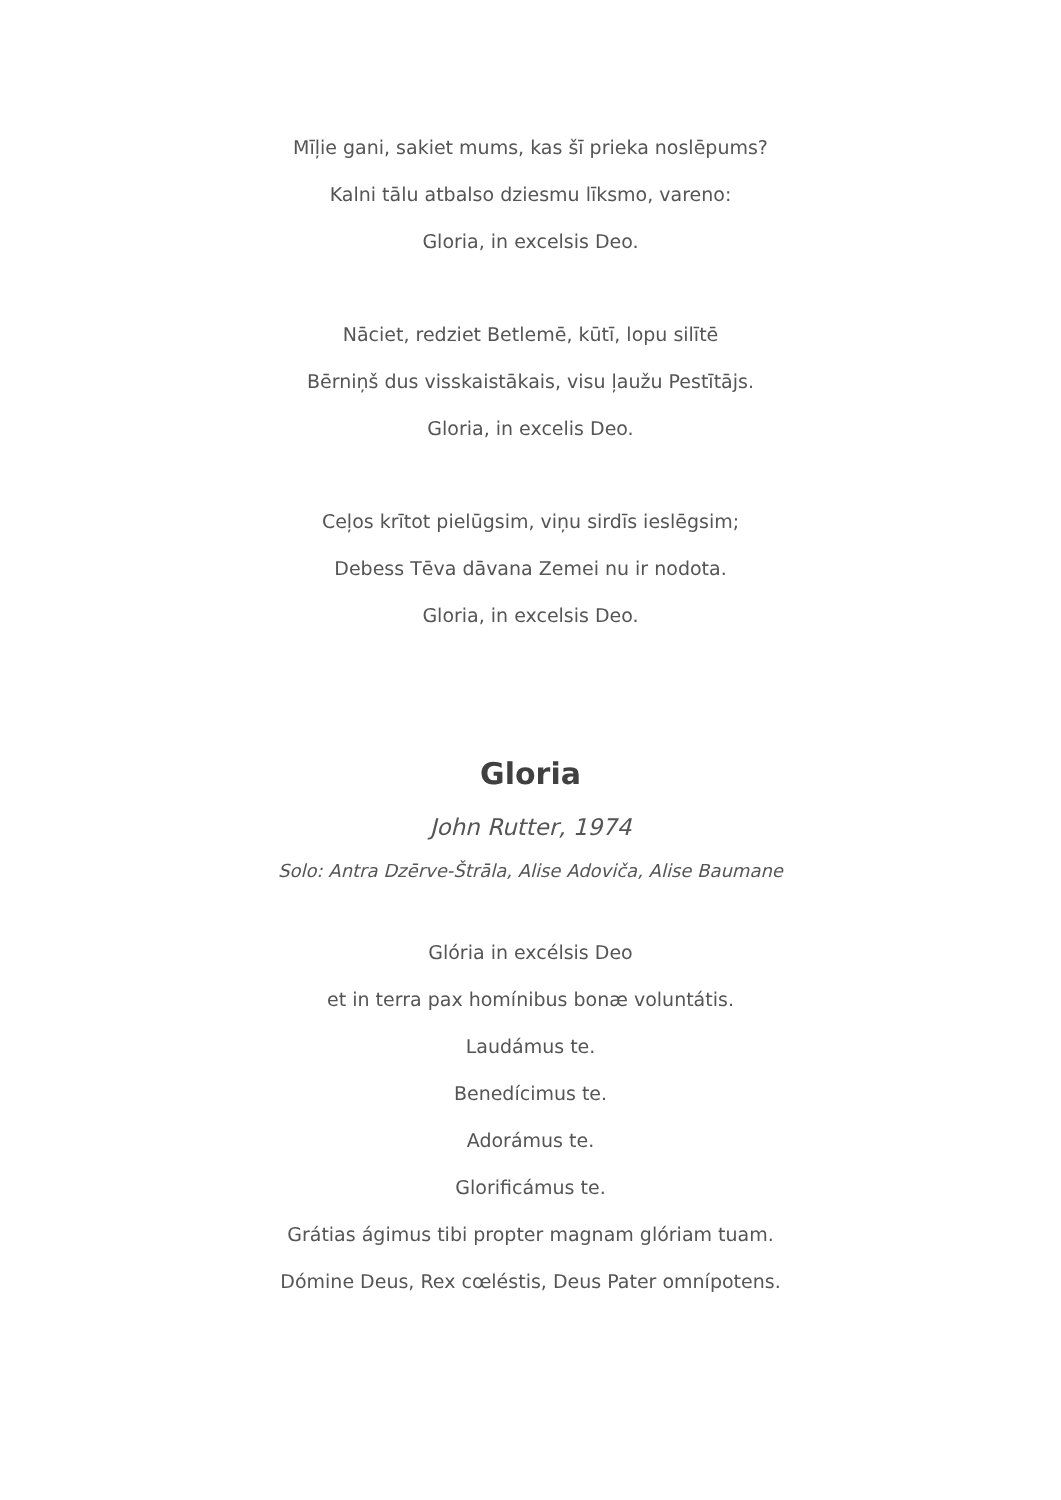Mīļie gani, sakiet mums, kas šī prieka noslēpums?
Kalni tālu atbalso dziesmu līksmo, vareno:
Gloria, in excelsis Deo.
Nāciet, redziet Betlemē, kūtī, lopu silītē
Bērniņš dus visskaistākais, visu ļaužu Pestītājs.
Gloria, in excelis Deo.
Ceļos krītot pielūgsim, viņu sirdīs ieslēgsim;
Debess Tēva dāvana Zemei nu ir nodota.
Gloria, in excelsis Deo.
Gloria
John Rutter, 1974
Solo: Antra Dzērve-Štrāla, Alise Adoviča, Alise Baumane
Glória in excélsis Deo
et in terra pax homínibus bonæ voluntátis.
Laudámus te.
Benedícimus te.
Adorámus te.
Glorificámus te.
Grátias ágimus tibi propter magnam glóriam tuam.
Dómine Deus, Rex cœléstis, Deus Pater omnípotens.